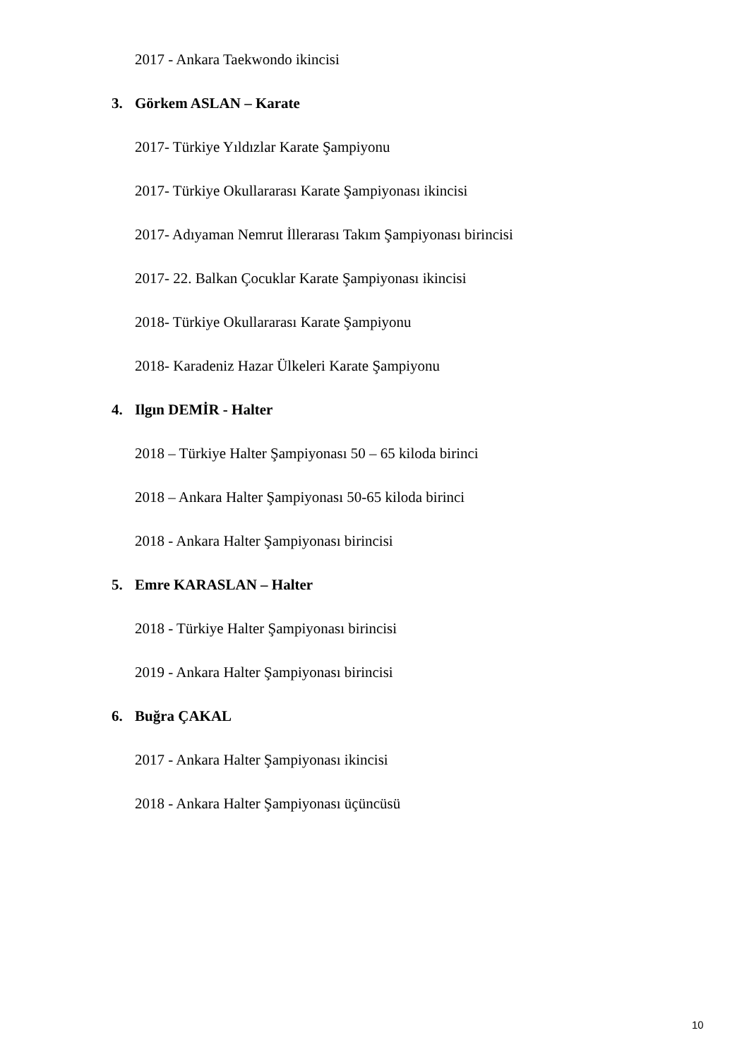2017 - Ankara Taekwondo ikincisi
3. Görkem ASLAN – Karate
2017- Türkiye Yıldızlar Karate Şampiyonu
2017- Türkiye Okullararası Karate Şampiyonası ikincisi
2017- Adıyaman Nemrut İllerarası Takım Şampiyonası birincisi
2017- 22. Balkan Çocuklar Karate Şampiyonası ikincisi
2018- Türkiye Okullararası Karate Şampiyonu
2018- Karadeniz Hazar Ülkeleri Karate Şampiyonu
4. Ilgın DEMİR - Halter
2018 – Türkiye Halter Şampiyonası 50 – 65 kiloda birinci
2018 – Ankara Halter Şampiyonası 50-65 kiloda birinci
2018 - Ankara Halter Şampiyonası birincisi
5. Emre KARASLAN – Halter
2018 - Türkiye Halter Şampiyonası birincisi
2019 - Ankara Halter Şampiyonası birincisi
6. Buğra ÇAKAL
2017 - Ankara Halter Şampiyonası ikincisi
2018 - Ankara Halter Şampiyonası üçüncüsü
10